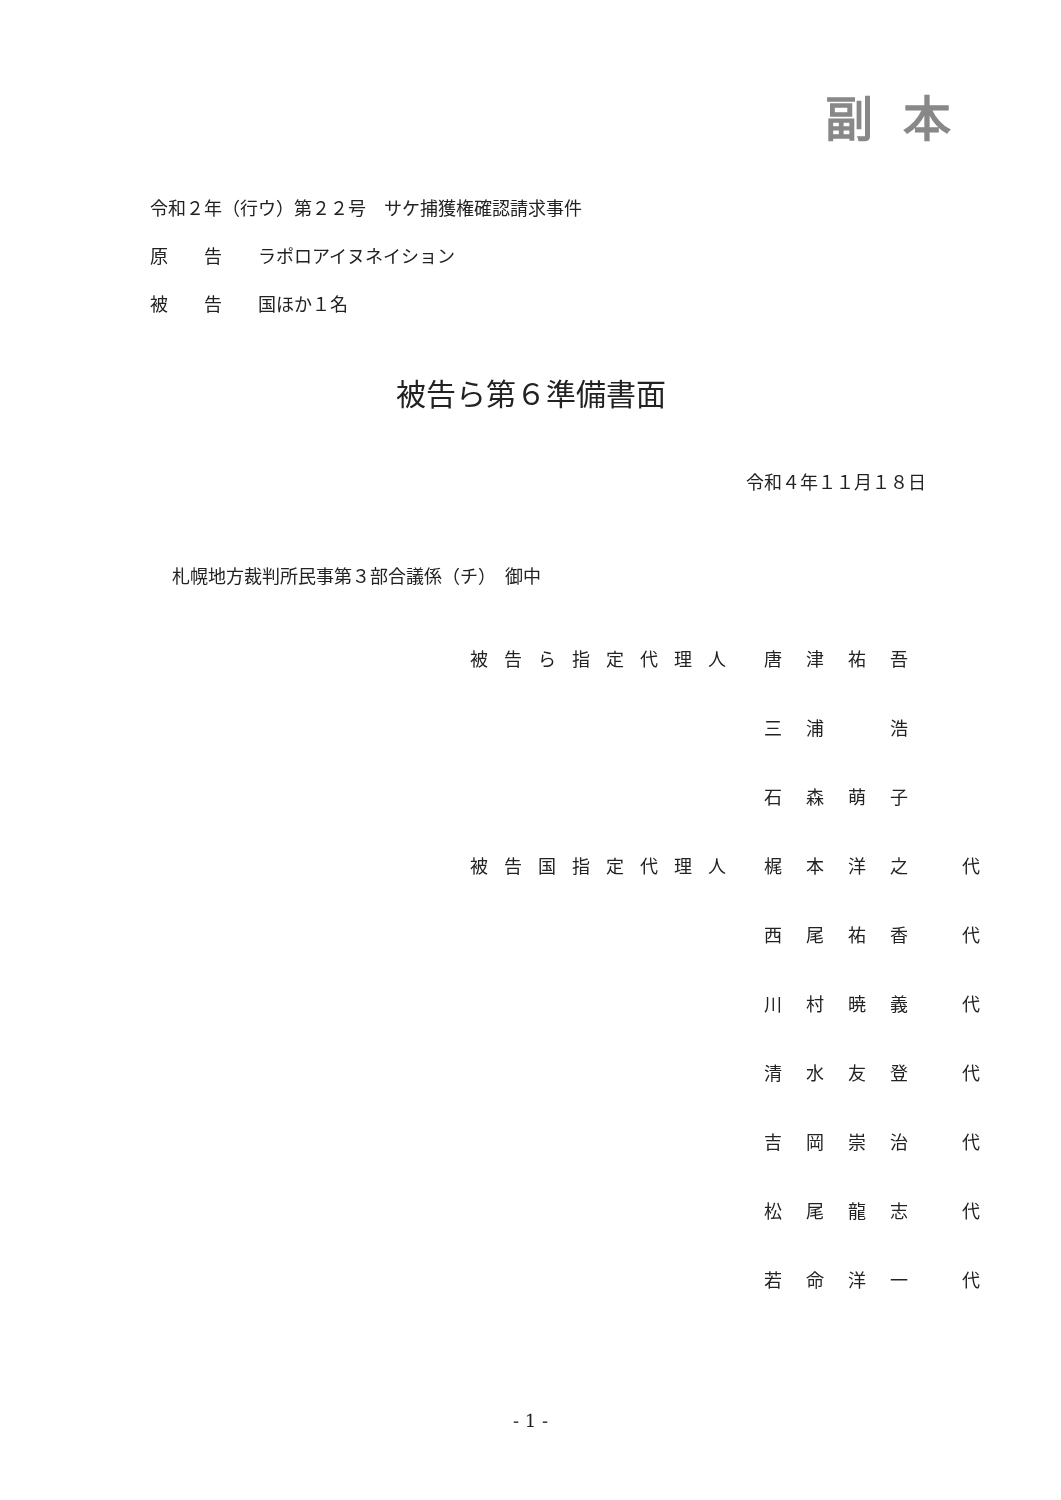副本
令和２年（行ウ）第２２号　サケ捕獲権確認請求事件
原　　告　　ラポロアイヌネイション
被　　告　　国ほか１名
被告ら第６準備書面
令和４年１１月１８日
札幌地方裁判所民事第３部合議係（チ）　御中
| 被告ら指定代理人 | 唐津祐吾 |
| | 三浦 浩 |
| | 石森萌子 |
| 被告国指定代理人 | 梶本洋之 代 |
| | 西尾祐香 代 |
| | 川村暁義 代 |
| | 清水友登 代 |
| | 吉岡崇治 代 |
| | 松尾龍志 代 |
| | 若命洋一 代 |
- 1 -